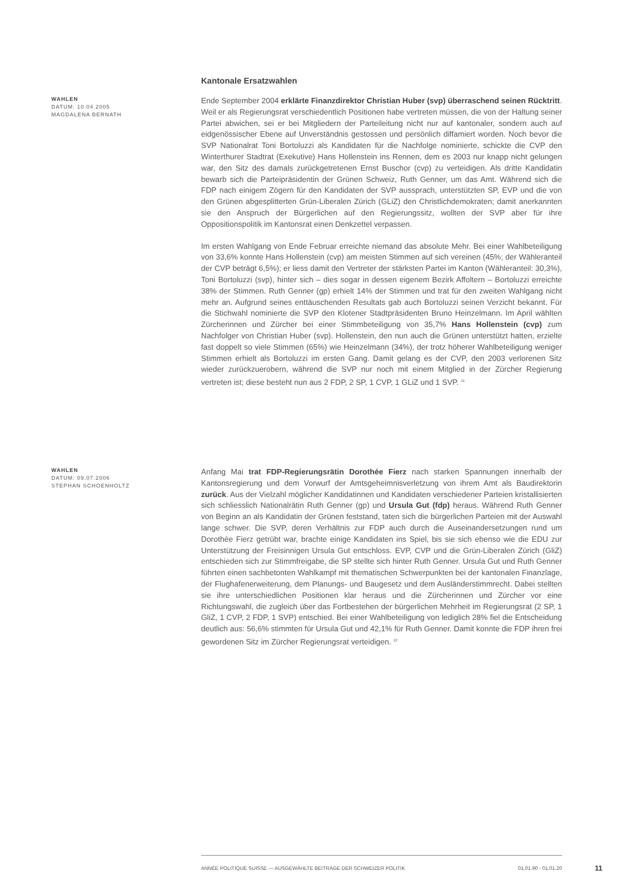Kantonale Ersatzwahlen
WAHLEN
DATUM: 10.04.2005
MAGDALENA BERNATH
Ende September 2004 erklärte Finanzdirektor Christian Huber (svp) überraschend seinen Rücktritt. Weil er als Regierungsrat verschiedentlich Positionen habe vertreten müssen, die von der Haltung seiner Partei abwichen, sei er bei Mitgliedern der Parteileitung nicht nur auf kantonaler, sondern auch auf eidgenössischer Ebene auf Unverständnis gestossen und persönlich diffamiert worden. Noch bevor die SVP Nationalrat Toni Bortoluzzi als Kandidaten für die Nachfolge nominierte, schickte die CVP den Winterthurer Stadtrat (Exekutive) Hans Hollenstein ins Rennen, dem es 2003 nur knapp nicht gelungen war, den Sitz des damals zurückgetretenen Ernst Buschor (cvp) zu verteidigen. Als dritte Kandidatin bewarb sich die Parteipräsidentin der Grünen Schweiz, Ruth Genner, um das Amt. Während sich die FDP nach einigem Zögern für den Kandidaten der SVP aussprach, unterstützten SP, EVP und die von den Grünen abgesplitterten Grün-Liberalen Zürich (GLiZ) den Christlichdemokraten; damit anerkannten sie den Anspruch der Bürgerlichen auf den Regierungssitz, wollten der SVP aber für ihre Oppositionspolitik im Kantonsrat einen Denkzettel verpassen.
Im ersten Wahlgang von Ende Februar erreichte niemand das absolute Mehr. Bei einer Wahlbeteiligung von 33,6% konnte Hans Hollenstein (cvp) am meisten Stimmen auf sich vereinen (45%; der Wähleranteil der CVP beträgt 6,5%); er liess damit den Vertreter der stärksten Partei im Kanton (Wähleranteil: 30,3%), Toni Bortoluzzi (svp), hinter sich – dies sogar in dessen eigenem Bezirk Affoltern – Bortoluzzi erreichte 38% der Stimmen. Ruth Genner (gp) erhielt 14% der Stimmen und trat für den zweiten Wahlgang nicht mehr an. Aufgrund seines enttäuschenden Resultats gab auch Bortoluzzi seinen Verzicht bekannt. Für die Stichwahl nominierte die SVP den Klotener Stadtpräsidenten Bruno Heinzelmann. Im April wählten Zürcherinnen und Zürcher bei einer Stimmbeteiligung von 35,7% Hans Hollenstein (cvp) zum Nachfolger von Christian Huber (svp). Hollenstein, den nun auch die Grünen unterstützt hatten, erzielte fast doppelt so viele Stimmen (65%) wie Heinzelmann (34%), der trotz höherer Wahlbeteiligung weniger Stimmen erhielt als Bortoluzzi im ersten Gang. Damit gelang es der CVP, den 2003 verlorenen Sitz wieder zurückzuerobern, während die SVP nur noch mit einem Mitglied in der Zürcher Regierung vertreten ist; diese besteht nun aus 2 FDP, 2 SP, 1 CVP, 1 GLiZ und 1 SVP. <sup>11</sup>
WAHLEN
DATUM: 09.07.2006
STEPHAN SCHOENHOLTZ
Anfang Mai trat FDP-Regierungsrätin Dorothée Fierz nach starken Spannungen innerhalb der Kantonsregierung und dem Vorwurf der Amtsgeheimnisverletzung von ihrem Amt als Baudirektorin zurück. Aus der Vielzahl möglicher Kandidatinnen und Kandidaten verschiedener Parteien kristallisierten sich schliesslich Nationalrätin Ruth Genner (gp) und Ursula Gut (fdp) heraus. Während Ruth Genner von Beginn an als Kandidatin der Grünen feststand, taten sich die bürgerlichen Parteien mit der Auswahl lange schwer. Die SVP, deren Verhältnis zur FDP auch durch die Auseinandersetzungen rund um Dorothée Fierz getrübt war, brachte einige Kandidaten ins Spiel, bis sie sich ebenso wie die EDU zur Unterstützung der Freisinnigen Ursula Gut entschloss. EVP, CVP und die Grün-Liberalen Zürich (GliZ) entschieden sich zur Stimmfreigabe, die SP stellte sich hinter Ruth Genner. Ursula Gut und Ruth Genner führten einen sachbetonten Wahlkampf mit thematischen Schwerpunkten bei der kantonalen Finanzlage, der Flughafenerweiterung, dem Planungs- und Baugesetz und dem Ausländerstimmrecht. Dabei stellten sie ihre unterschiedlichen Positionen klar heraus und die Zürcherinnen und Zürcher vor eine Richtungswahl, die zugleich über das Fortbestehen der bürgerlichen Mehrheit im Regierungsrat (2 SP, 1 GliZ, 1 CVP, 2 FDP, 1 SVP) entschied. Bei einer Wahlbeteiligung von lediglich 28% fiel die Entscheidung deutlich aus: 56,6% stimmten für Ursula Gut und 42,1% für Ruth Genner. Damit konnte die FDP ihren frei gewordenen Sitz im Zürcher Regierungsrat verteidigen. <sup>12</sup>
ANNÉE POLITIQUE SUISSE — AUSGEWÄHLTE BEITRÄGE DER SCHWEIZER POLITIK 01.01.90 - 01.01.20
11